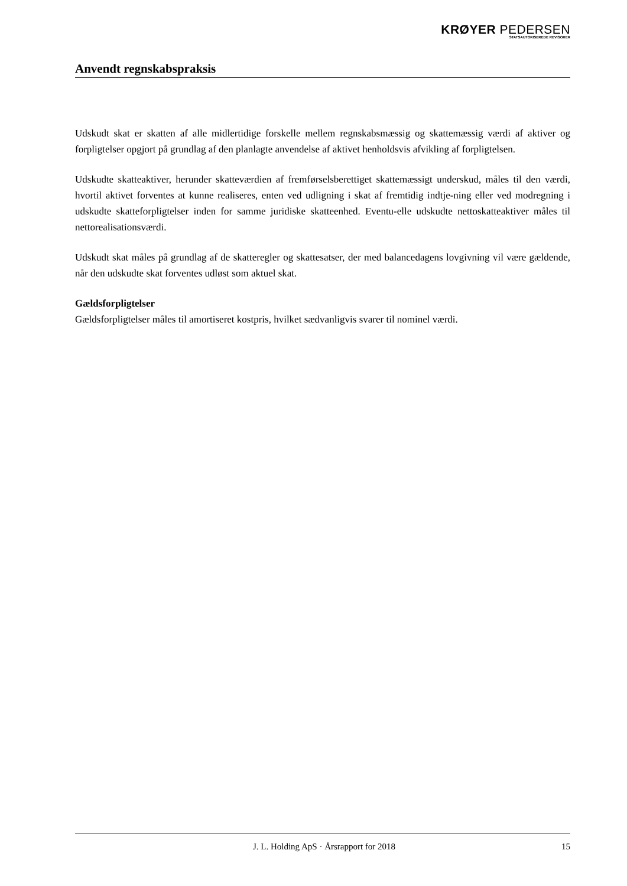KRØYER PEDERSEN
STATSAUTORISEREDE REVISORER
Anvendt regnskabspraksis
Udskudt skat er skatten af alle midlertidige forskelle mellem regnskabsmæssig og skattemæssig værdi af aktiver og forpligtelser opgjort på grundlag af den planlagte anvendelse af aktivet henholdsvis afvikling af forpligtelsen.
Udskudte skatteaktiver, herunder skatteværdien af fremførselsberettiget skattemæssigt underskud, måles til den værdi, hvortil aktivet forventes at kunne realiseres, enten ved udligning i skat af fremtidig indtje-ning eller ved modregning i udskudte skatteforpligtelser inden for samme juridiske skatteenhed. Eventu-elle udskudte nettoskatteaktiver måles til nettorealisationsværdi.
Udskudt skat måles på grundlag af de skatteregler og skattesatser, der med balancedagens lovgivning vil være gældende, når den udskudte skat forventes udløst som aktuel skat.
Gældsforpligtelser
Gældsforpligtelser måles til amortiseret kostpris, hvilket sædvanligvis svarer til nominel værdi.
J. L. Holding ApS · Årsrapport for 2018 15